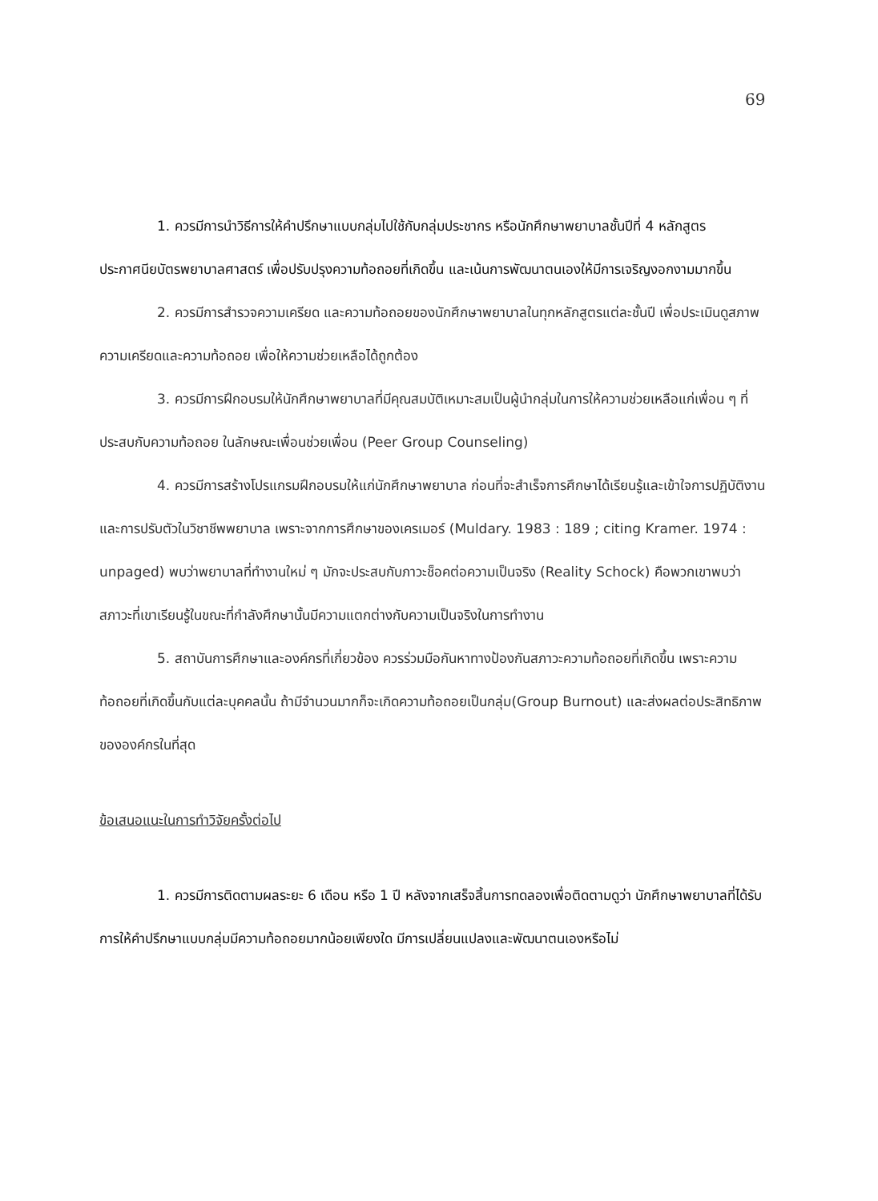69
1. ควรมีการนำวิธีการให้คำปรึกษาแบบกลุ่มไปใช้กับกลุ่มประชากร หรือนักศึกษาพยาบาลชั้นปีที่ 4 หลักสูตรประกาศนียบัตรพยาบาลศาสตร์ เพื่อปรับปรุงความท้อถอยที่เกิดขึ้น และเน้นการพัฒนาตนเองให้มีการเจริญงอกงามมากขึ้น
2. ควรมีการสำรวจความเครียด และความท้อถอยของนักศึกษาพยาบาลในทุกหลักสูตรแต่ละชั้นปี เพื่อประเมินดูสภาพความเครียดและความท้อถอย เพื่อให้ความช่วยเหลือได้ถูกต้อง
3. ควรมีการฝึกอบรมให้นักศึกษาพยาบาลที่มีคุณสมบัติเหมาะสมเป็นผู้นำกลุ่มในการให้ความช่วยเหลือแก่เพื่อน ๆ ที่ประสบกับความท้อถอย ในลักษณะเพื่อนช่วยเพื่อน (Peer Group Counseling)
4. ควรมีการสร้างโปรแกรมฝึกอบรมให้แก่นักศึกษาพยาบาล ก่อนที่จะสำเร็จการศึกษาได้เรียนรู้และเข้าใจการปฏิบัติงานและการปรับตัวในวิชาชีพพยาบาล เพราะจากการศึกษาของเครเมอร์ (Muldary. 1983 : 189 ; citing Kramer. 1974 : unpaged) พบว่าพยาบาลที่ทำงานใหม่ ๆ มักจะประสบกับภาวะช็อคต่อความเป็นจริง (Reality Schock) คือพวกเขาพบว่าสภาวะที่เขาเรียนรู้ในขณะที่กำลังศึกษานั้นมีความแตกต่างกับความเป็นจริงในการทำงาน
5. สถาบันการศึกษาและองค์กรที่เกี่ยวข้อง ควรร่วมมือกันหาทางป้องกันสภาวะความท้อถอยที่เกิดขึ้น เพราะความท้อถอยที่เกิดขึ้นกับแต่ละบุคคลนั้น ถ้ามีจำนวนมากก็จะเกิดความท้อถอยเป็นกลุ่ม(Group Burnout) และส่งผลต่อประสิทธิภาพขององค์กรในที่สุด
ข้อเสนอแนะในการทำวิจัยครั้งต่อไป
1. ควรมีการติดตามผลระยะ 6 เดือน หรือ 1 ปี หลังจากเสร็จสิ้นการทดลองเพื่อติดตามดูว่า นักศึกษาพยาบาลที่ได้รับการให้คำปรึกษาแบบกลุ่มมีความท้อถอยมากน้อยเพียงใด มีการเปลี่ยนแปลงและพัฒนาตนเองหรือไม่